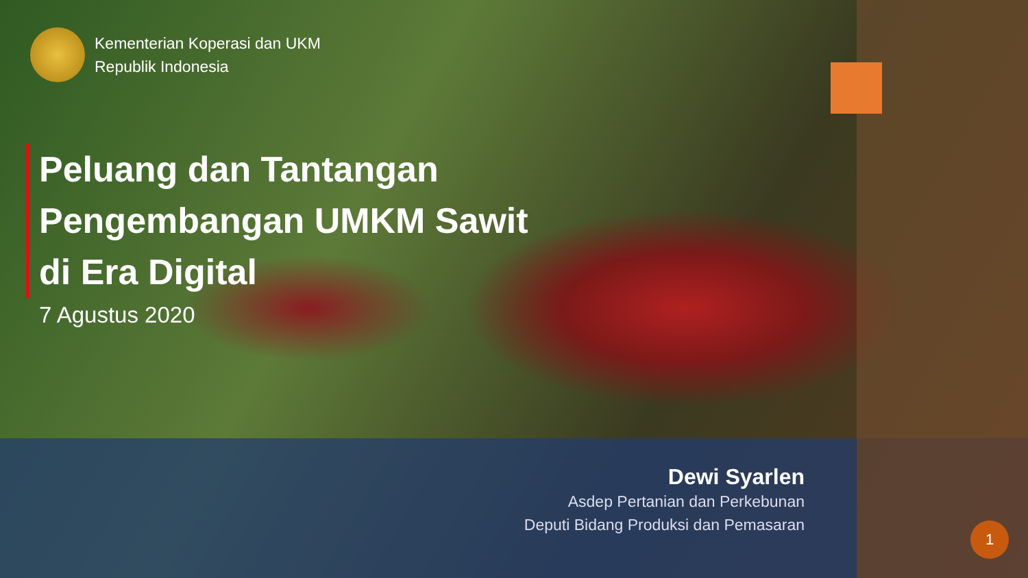Kementerian Koperasi dan UKM
Republik Indonesia
Peluang dan Tantangan Pengembangan UMKM Sawit di Era Digital
7 Agustus 2020
Dewi Syarlen
Asdep Pertanian dan Perkebunan
Deputi Bidang Produksi dan Pemasaran
1